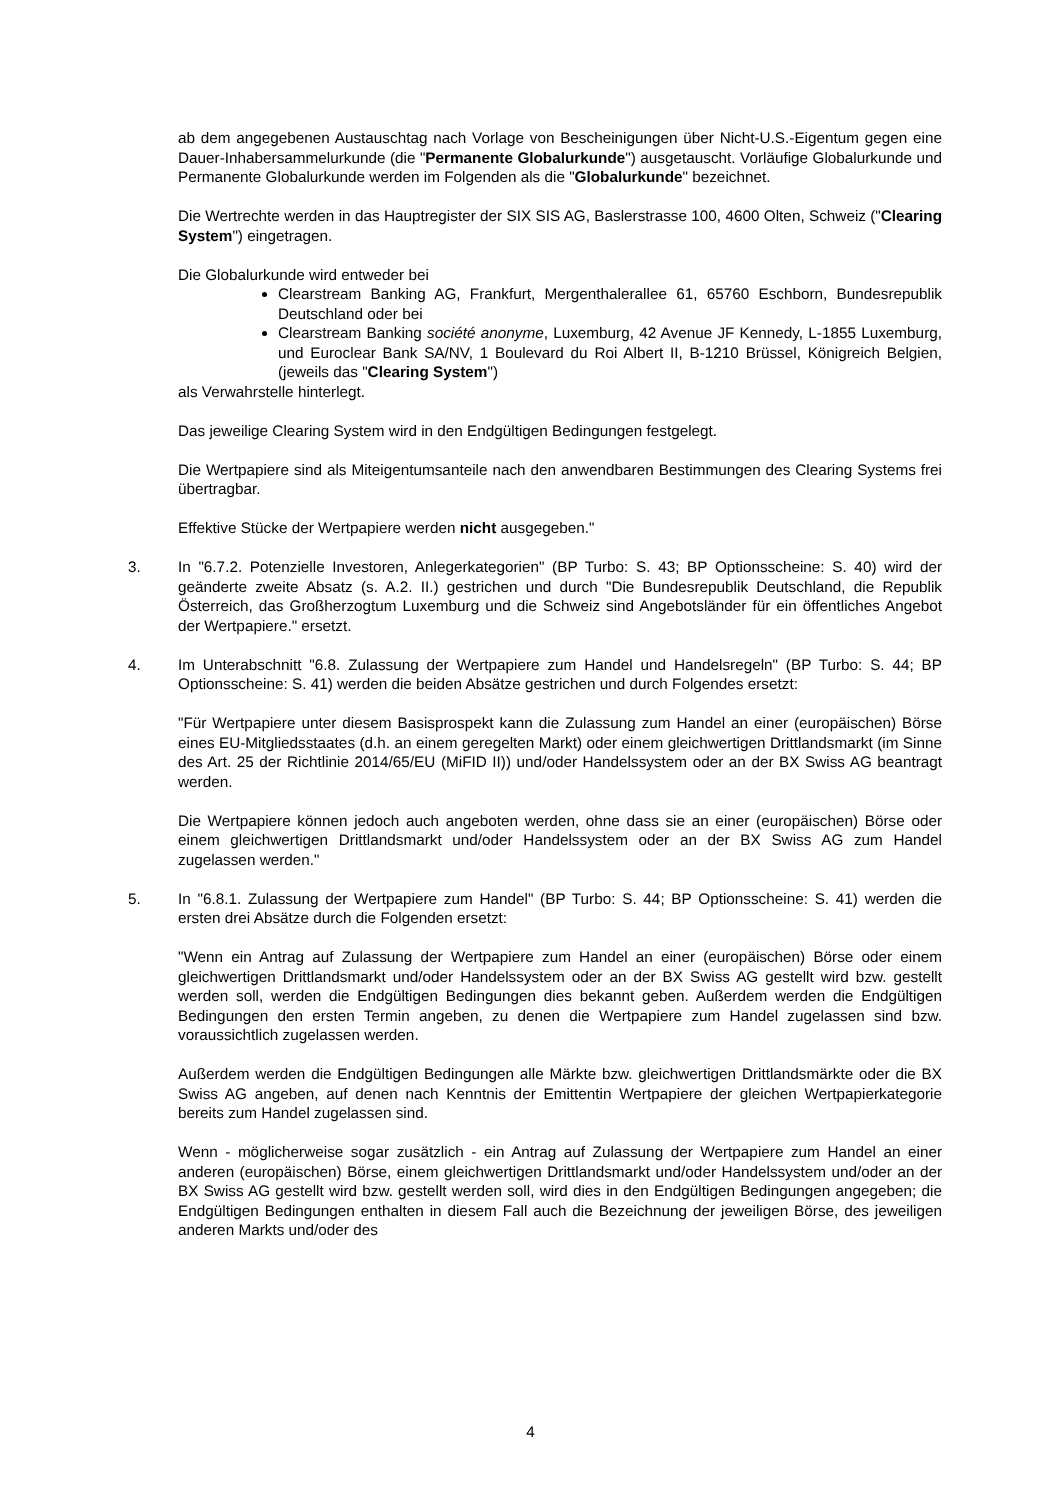ab dem angegebenen Austauschtag nach Vorlage von Bescheinigungen über Nicht-U.S.-Eigentum gegen eine Dauer-Inhabersammelurkunde (die "Permanente Globalurkunde") ausgetauscht. Vorläufige Globalurkunde und Permanente Globalurkunde werden im Folgenden als die "Globalurkunde" bezeichnet.
Die Wertrechte werden in das Hauptregister der SIX SIS AG, Baslerstrasse 100, 4600 Olten, Schweiz ("Clearing System") eingetragen.
Die Globalurkunde wird entweder bei
Clearstream Banking AG, Frankfurt, Mergenthalerallee 61, 65760 Eschborn, Bundesrepublik Deutschland oder bei
Clearstream Banking société anonyme, Luxemburg, 42 Avenue JF Kennedy, L-1855 Luxemburg, und Euroclear Bank SA/NV, 1 Boulevard du Roi Albert II, B-1210 Brüssel, Königreich Belgien, (jeweils das "Clearing System")
als Verwahrstelle hinterlegt.
Das jeweilige Clearing System wird in den Endgültigen Bedingungen festgelegt.
Die Wertpapiere sind als Miteigentumsanteile nach den anwendbaren Bestimmungen des Clearing Systems frei übertragbar.
Effektive Stücke der Wertpapiere werden nicht ausgegeben."
3. In "6.7.2. Potenzielle Investoren, Anlegerkategorien" (BP Turbo: S. 43; BP Optionsscheine: S. 40) wird der geänderte zweite Absatz (s. A.2. II.) gestrichen und durch "Die Bundesrepublik Deutschland, die Republik Österreich, das Großherzogtum Luxemburg und die Schweiz sind Angebotsländer für ein öffentliches Angebot der Wertpapiere." ersetzt.
4. Im Unterabschnitt "6.8. Zulassung der Wertpapiere zum Handel und Handelsregeln" (BP Turbo: S. 44; BP Optionsscheine: S. 41) werden die beiden Absätze gestrichen und durch Folgendes ersetzt:
"Für Wertpapiere unter diesem Basisprospekt kann die Zulassung zum Handel an einer (europäischen) Börse eines EU-Mitgliedsstaates (d.h. an einem geregelten Markt) oder einem gleichwertigen Drittlandsmarkt (im Sinne des Art. 25 der Richtlinie 2014/65/EU (MiFID II)) und/oder Handelssystem oder an der BX Swiss AG beantragt werden.
Die Wertpapiere können jedoch auch angeboten werden, ohne dass sie an einer (europäischen) Börse oder einem gleichwertigen Drittlandsmarkt und/oder Handelssystem oder an der BX Swiss AG zum Handel zugelassen werden."
5. In "6.8.1. Zulassung der Wertpapiere zum Handel" (BP Turbo: S. 44; BP Optionsscheine: S. 41) werden die ersten drei Absätze durch die Folgenden ersetzt:
"Wenn ein Antrag auf Zulassung der Wertpapiere zum Handel an einer (europäischen) Börse oder einem gleichwertigen Drittlandsmarkt und/oder Handelssystem oder an der BX Swiss AG gestellt wird bzw. gestellt werden soll, werden die Endgültigen Bedingungen dies bekannt geben. Außerdem werden die Endgültigen Bedingungen den ersten Termin angeben, zu denen die Wertpapiere zum Handel zugelassen sind bzw. voraussichtlich zugelassen werden.
Außerdem werden die Endgültigen Bedingungen alle Märkte bzw. gleichwertigen Drittlandsmärkte oder die BX Swiss AG angeben, auf denen nach Kenntnis der Emittentin Wertpapiere der gleichen Wertpapierkategorie bereits zum Handel zugelassen sind.
Wenn - möglicherweise sogar zusätzlich - ein Antrag auf Zulassung der Wertpapiere zum Handel an einer anderen (europäischen) Börse, einem gleichwertigen Drittlandsmarkt und/oder Handelssystem und/oder an der BX Swiss AG gestellt wird bzw. gestellt werden soll, wird dies in den Endgültigen Bedingungen angegeben; die Endgültigen Bedingungen enthalten in diesem Fall auch die Bezeichnung der jeweiligen Börse, des jeweiligen anderen Markts und/oder des
4